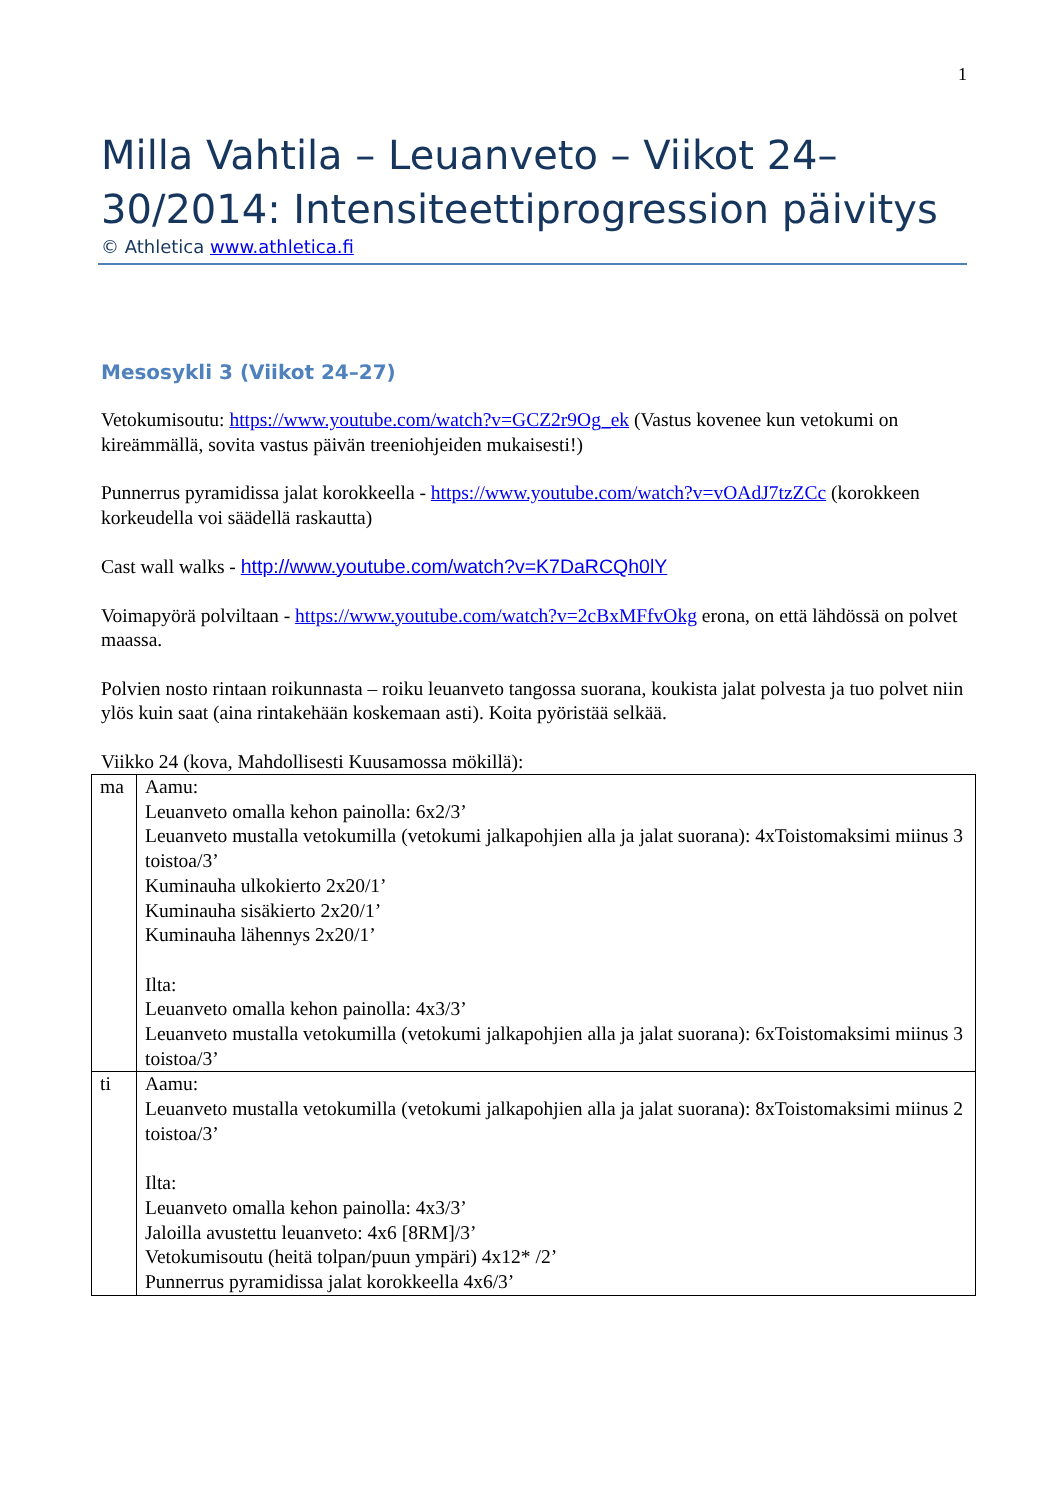1
Milla Vahtila – Leuanveto – Viikot 24–30/2014: Intensiteettiprogression päivitys
© Athletica www.athletica.fi
Mesosykli 3 (Viikot 24–27)
Vetokumisoutu: https://www.youtube.com/watch?v=GCZ2r9Og_ek (Vastus kovenee kun vetokumi on kireämmällä, sovita vastus päivän treeniohjeiden mukaisesti!)
Punnerrus pyramidissa jalat korokkeella - https://www.youtube.com/watch?v=vOAdJ7tzZCc (korokkeen korkeudella voi säädellä raskautta)
Cast wall walks - http://www.youtube.com/watch?v=K7DaRCQh0lY
Voimapyörä polviltaan - https://www.youtube.com/watch?v=2cBxMFfvOkg erona, on että lähdössä on polvet maassa.
Polvien nosto rintaan roikunnasta – roiku leuanveto tangossa suorana, koukista jalat polvesta ja tuo polvet niin ylös kuin saat (aina rintakehään koskemaan asti). Koita pyöristää selkää.
Viikko 24 (kova, Mahdollisesti Kuusamossa mökillä):
| ma | Aamu: Leuanveto omalla kehon painolla: 6x2/3’ Leuanveto mustalla vetokumilla (vetokumi jalkapohjien alla ja jalat suorana): 4xToistomaksimi miinus 3 toistoa/3’ Kuminauha ulkokierto 2x20/1’ Kuminauha sisäkierto 2x20/1’ Kuminauha lähennys 2x20/1’ Ilta: Leuanveto omalla kehon painolla: 4x3/3’ Leuanveto mustalla vetokumilla (vetokumi jalkapohjien alla ja jalat suorana): 6xToistomaksimi miinus 3 toistoa/3’ |
| ti | Aamu: Leuanveto mustalla vetokumilla (vetokumi jalkapohjien alla ja jalat suorana): 8xToistomaksimi miinus 2 toistoa/3’ Ilta: Leuanveto omalla kehon painolla: 4x3/3’ Jaloilla avustettu leuanveto: 4x6 [8RM]/3’ Vetokumisoutu (heitä tolpan/puun ympäri) 4x12* /2’ Punnerrus pyramidissa jalat korokkeella 4x6/3’ |